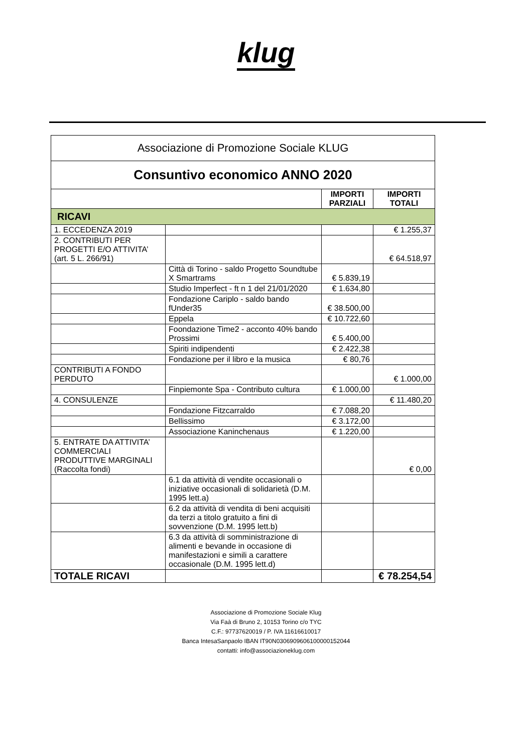klug
| Associazione di Promozione Sociale KLUG | | | |
| --- | --- | --- | --- |
| Consuntivo economico ANNO 2020 | | | |
| | | IMPORTI PARZIALI | IMPORTI TOTALI |
| RICAVI | | | |
| 1. ECCEDENZA 2019 | | | € 1.255,37 |
| 2. CONTRIBUTI PER PROGETTI E/O ATTIVITA’ (art. 5 L. 266/91) | | | € 64.518,97 |
| | Città di Torino - saldo Progetto Soundtube X Smartrams | € 5.839,19 | |
| | Studio Imperfect - ft n 1 del 21/01/2020 | € 1.634,80 | |
| | Fondazione Cariplo - saldo bando fUnder35 | € 38.500,00 | |
| | Eppela | € 10.722,60 | |
| | Foondazione Time2 - acconto 40% bando Prossimi | € 5.400,00 | |
| | Spiriti indipendenti | € 2.422,38 | |
| | Fondazione per il libro e la musica | € 80,76 | |
| CONTRIBUTI A FONDO PERDUTO | | | € 1.000,00 |
| | Finpiemonte Spa - Contributo cultura | € 1.000,00 | |
| 4. CONSULENZE | | | € 11.480,20 |
| | Fondazione Fitzcarraldo | € 7.088,20 | |
| | Bellissimo | € 3.172,00 | |
| | Associazione Kaninchenaus | € 1.220,00 | |
| 5. ENTRATE DA ATTIVITA’ COMMERCIALI PRODUTTIVE MARGINALI (Raccolta fondi) | | | € 0,00 |
| | 6.1 da attività di vendite occasionali o iniziative occasionali di solidarietà (D.M. 1995 lett.a) | | |
| | 6.2 da attività di vendita di beni acquisiti da terzi a titolo gratuito a fini di sovvenzione (D.M. 1995 lett.b) | | |
| | 6.3 da attività di somministrazione di alimenti e bevande in occasione di manifestazioni e simili a carattere occasionale (D.M. 1995 lett.d) | | |
| TOTALE RICAVI | | | € 78.254,54 |
Associazione di Promozione Sociale Klug
Via Faà di Bruno 2, 10153 Torino c/o TYC
C.F.: 97737620019 / P. IVA 11616610017
Banca IntesaSanpaolo IBAN IT90N0306909606100000152044
contatti: info@associazioneklug.com